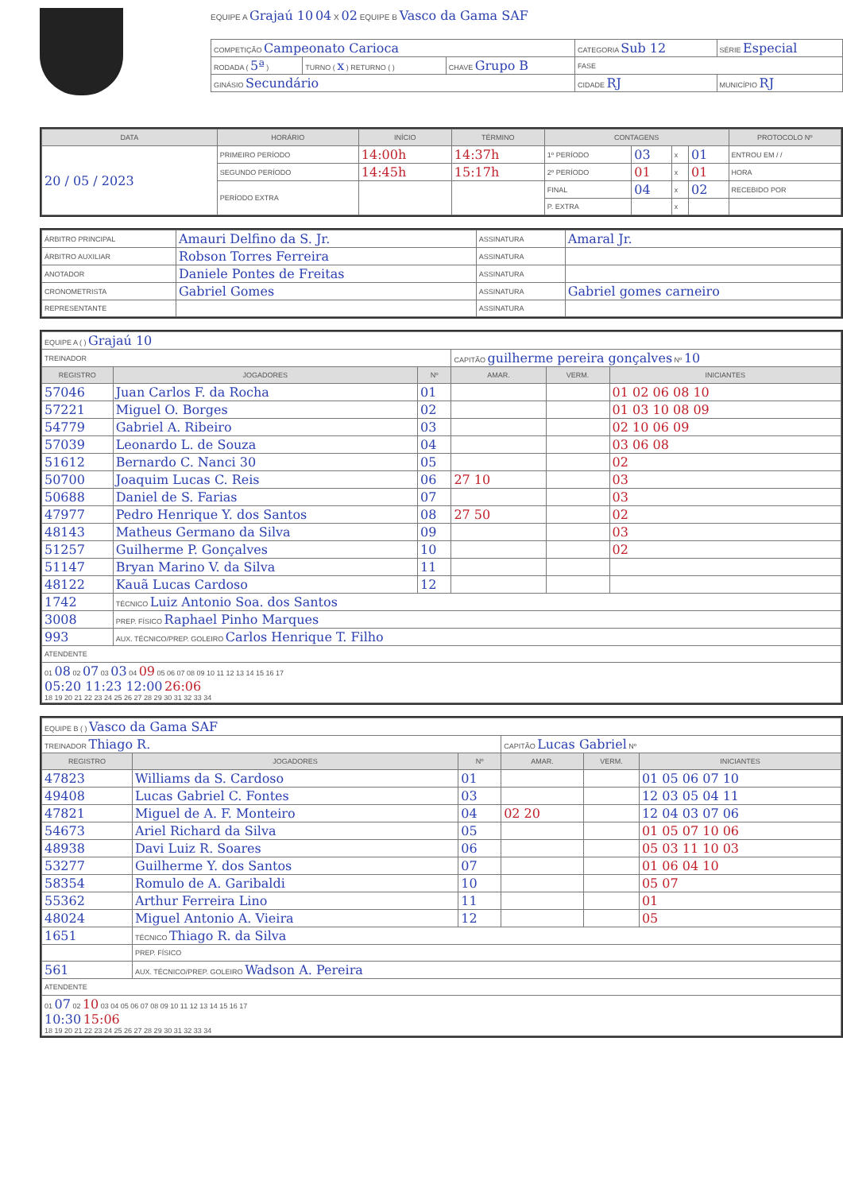EQUIPE A Grajaú 10 04 X 02 EQUIPE B Vasco da Gama SAF
| COMPETIÇÃO Campeonato Carioca | | | CATEGORIA Sub 12 | SÉRIE Especial |
| RODADA ( 5ª ) | TURNO ( x ) RETURNO ( ) | CHAVE Grupo B | FASE | |
| GINÁSIO Secundário | | | CIDADE RJ | MUNICÍPIO RJ |
| DATA | HORÁRIO | INÍCIO | TÉRMINO | CONTAGENS | | | | PROTOCOLO Nº |
| --- | --- | --- | --- | --- | --- | --- | --- | --- |
| 20 / 05 / 2023 | PRIMEIRO PERÍODO | 14:00h | 14:37h | 1º PERÍODO | 03 | x | 01 | ENTROU EM / / |
| | SEGUNDO PERÍODO | 14:45h | 15:17h | 2º PERÍODO | 01 | x | 01 | HORA |
| | PERÍODO EXTRA | | | FINAL | 04 | x | 02 | RECEBIDO POR |
| | | | | P. EXTRA | | x | | |
| ÁRBITRO PRINCIPAL | Amauri Delfino da S. Jr. | ASSINATURA | Amaral Jr. |
| ÁRBITRO AUXILIAR | Robson Torres Ferreira | ASSINATURA | |
| ANOTADOR | Daniele Pontes de Freitas | ASSINATURA | |
| CRONOMETRISTA | Gabriel Gomes | ASSINATURA | Gabriel gomes carneiro |
| REPRESENTANTE | | ASSINATURA | |
| EQUIPE A ( ) Grajaú 10 | | | | | |
| TREINADOR | | | CAPITÃO guilherme pereira gonçalves Nº 10 | | |
| REGISTRO | JOGADORES | Nº | AMAR. | VERM. | INICIANTES |
| 57046 | Juan Carlos F. da Rocha | 01 | | | 01 02 06 08 10 |
| 57221 | Miguel O. Borges | 02 | | | 01 03 10 08 09 |
| 54779 | Gabriel A. Ribeiro | 03 | | | 02 10 06 09 |
| 57039 | Leonardo L. de Souza | 04 | | | 03 06 08 |
| 51612 | Bernardo C. Nanci 30 | 05 | | | 02 |
| 50700 | Joaquim Lucas C. Reis | 06 | 27 10 | | 03 |
| 50688 | Daniel de S. Farias | 07 | | | 03 |
| 47977 | Pedro Henrique Y. dos Santos | 08 | 27 50 | | 02 |
| 48143 | Matheus Germano da Silva | 09 | | | 03 |
| 51257 | Guilherme P. Gonçalves | 10 | | | 02 |
| 51147 | Bryan Marino V. da Silva | 11 | | | |
| 48122 | Kauã Lucas Cardoso | 12 | | | |
| 1742 | TÉCNICO Luiz Antonio Soa. dos Santos | | | | |
| 3008 | PREP. FÍSICO Raphael Pinho Marques | | | | |
| 993 | AUX. TÉCNICO/PREP. GOLEIRO Carlos Henrique T. Filho | | | | |
| ATENDENTE | | | | | |
| 01 08 02 07 03 03 04 09 05 06 07 08 09 10 11 12 13 14 15 16 17 05:20 11:23 12:00 26:06 18 19 20 21 22 23 24 25 26 27 28 29 30 31 32 33 34 | | | | | |
| EQUIPE B ( ) Vasco da Gama SAF | | | | | |
| TREINADOR Thiago R. | | | CAPITÃO Lucas Gabriel Nº | | |
| REGISTRO | JOGADORES | Nº | AMAR. | VERM. | INICIANTES |
| 47823 | Williams da S. Cardoso | 01 | | | 01 05 06 07 10 |
| 49408 | Lucas Gabriel C. Fontes | 03 | | | 12 03 05 04 11 |
| 47821 | Miguel de A. F. Monteiro | 04 | 02 20 | | 12 04 03 07 06 |
| 54673 | Ariel Richard da Silva | 05 | | | 01 05 07 10 06 |
| 48938 | Davi Luiz R. Soares | 06 | | | 05 03 11 10 03 |
| 53277 | Guilherme Y. dos Santos | 07 | | | 01 06 04 10 |
| 58354 | Romulo de A. Garibaldi | 10 | | | 05 07 |
| 55362 | Arthur Ferreira Lino | 11 | | | 01 |
| 48024 | Miguel Antonio A. Vieira | 12 | | | 05 |
| 1651 | TÉCNICO Thiago R. da Silva | | | | |
| | PREP. FÍSICO | | | | |
| 561 | AUX. TÉCNICO/PREP. GOLEIRO Wadson A. Pereira | | | | |
| ATENDENTE | | | | | |
| 01 07 02 10 03 04 05 06 07 08 09 10 11 12 13 14 15 16 17 10:30 15:06 18 19 20 21 22 23 24 25 26 27 28 29 30 31 32 33 34 | | | | | |